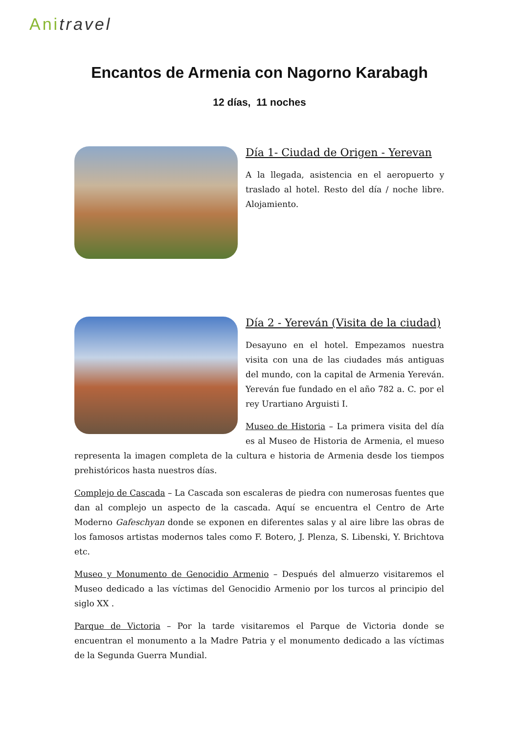Anitravel
Encantos de Armenia con Nagorno Karabagh
12 días, 11 noches
Día 1- Ciudad de Origen - Yerevan
A la llegada, asistencia en el aeropuerto y traslado al hotel. Resto del día / noche libre. Alojamiento.
Día 2 - Yereván (Visita de la ciudad)
Desayuno en el hotel. Empezamos nuestra visita con una de las ciudades más antiguas del mundo, con la capital de Armenia Yereván. Yereván fue fundado en el año 782 a. C. por el rey Urartiano Arguisti I.
Museo de Historia – La primera visita del día es al Museo de Historia de Armenia, el mueso representa la imagen completa de la cultura e historia de Armenia desde los tiempos prehistóricos hasta nuestros días.
Complejo de Cascada – La Cascada son escaleras de piedra con numerosas fuentes que dan al complejo un aspecto de la cascada. Aquí se encuentra el Centro de Arte Moderno Gafeschyan donde se exponen en diferentes salas y al aire libre las obras de los famosos artistas modernos tales como F. Botero, J. Plenza, S. Libenski, Y. Brichtova etc.
Museo y Monumento de Genocidio Armenio – Después del almuerzo visitaremos el Museo dedicado a las víctimas del Genocidio Armenio por los turcos al principio del siglo XX .
Parque de Victoria – Por la tarde visitaremos el Parque de Victoria donde se encuentran el monumento a la Madre Patria y el monumento dedicado a las víctimas de la Segunda Guerra Mundial.